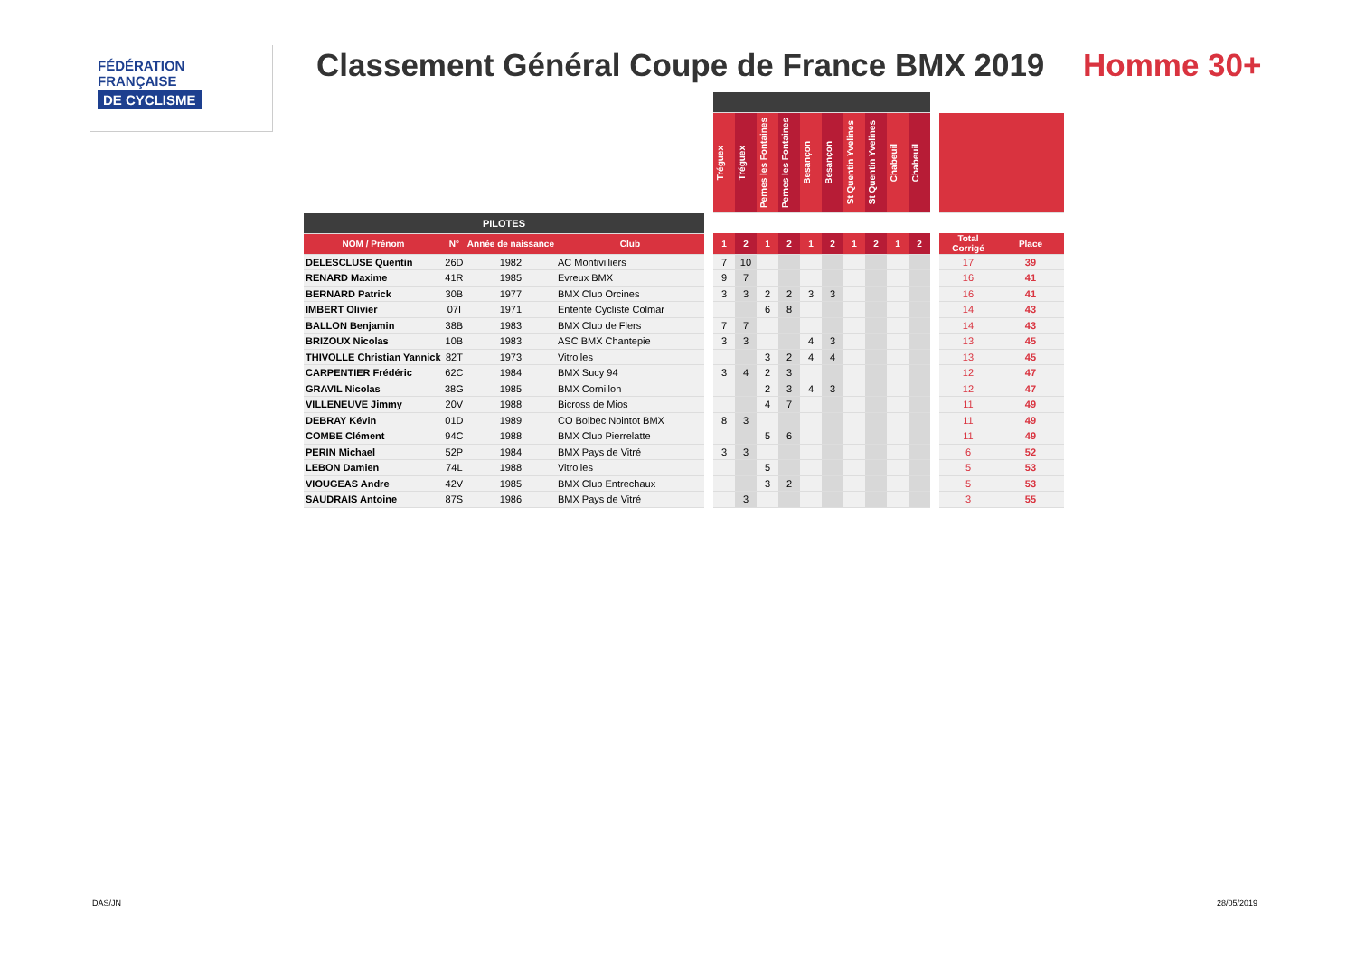FÉDÉRATION
FRANÇAISE
DE CYCLISME
Classement Général Coupe de France BMX 2019
Homme 30+
| | | | | | Tréguex | Tréguex | Pernes les Fontaines | Pernes les Fontaines | Besançon | Besançon | St Quentin Yvelines | St Quentin Yvelines | Chabeuil | Chabeuil | | | |
| PILOTES | | | | | | | | | | | | | | | | | |
| NOM / Prénom | N° | Année de naissance | Club | | 1 | 2 | 1 | 2 | 1 | 2 | 1 | 2 | 1 | 2 | | Total Corrigé | Place |
| DELESCLUSE Quentin | 26D | 1982 | AC Montivilliers | | 7 | 10 | | | | | | | | | | 17 | 39 |
| RENARD Maxime | 41R | 1985 | Evreux BMX | | 9 | 7 | | | | | | | | | | 16 | 41 |
| BERNARD Patrick | 30B | 1977 | BMX Club Orcines | | 3 | 3 | 2 | 2 | 3 | 3 | | | | | | 16 | 41 |
| IMBERT Olivier | 07I | 1971 | Entente Cycliste Colmar | | | | 6 | 8 | | | | | | | | 14 | 43 |
| BALLON Benjamin | 38B | 1983 | BMX Club de Flers | | 7 | 7 | | | | | | | | | | 14 | 43 |
| BRIZOUX Nicolas | 10B | 1983 | ASC BMX Chantepie | | 3 | 3 | | | 4 | 3 | | | | | | 13 | 45 |
| THIVOLLE Christian Yannick | 82T | 1973 | Vitrolles | | | | 3 | 2 | 4 | 4 | | | | | | 13 | 45 |
| CARPENTIER Frédéric | 62C | 1984 | BMX Sucy 94 | | 3 | 4 | 2 | 3 | | | | | | | | 12 | 47 |
| GRAVIL Nicolas | 38G | 1985 | BMX Cornillon | | | | 2 | 3 | 4 | 3 | | | | | | 12 | 47 |
| VILLENEUVE Jimmy | 20V | 1988 | Bicross de Mios | | | | 4 | 7 | | | | | | | | 11 | 49 |
| DEBRAY Kévin | 01D | 1989 | CO Bolbec Nointot BMX | | 8 | 3 | | | | | | | | | | 11 | 49 |
| COMBE Clément | 94C | 1988 | BMX Club Pierrelatte | | | | 5 | 6 | | | | | | | | 11 | 49 |
| PERIN Michael | 52P | 1984 | BMX Pays de Vitré | | 3 | 3 | | | | | | | | | | 6 | 52 |
| LEBON Damien | 74L | 1988 | Vitrolles | | | | 5 | | | | | | | | | 5 | 53 |
| VIOUGEAS Andre | 42V | 1985 | BMX Club Entrechaux | | | | 3 | 2 | | | | | | | | 5 | 53 |
| SAUDRAIS Antoine | 87S | 1986 | BMX Pays de Vitré | | | 3 | | | | | | | | | | 3 | 55 |
DAS/JN 28/05/2019